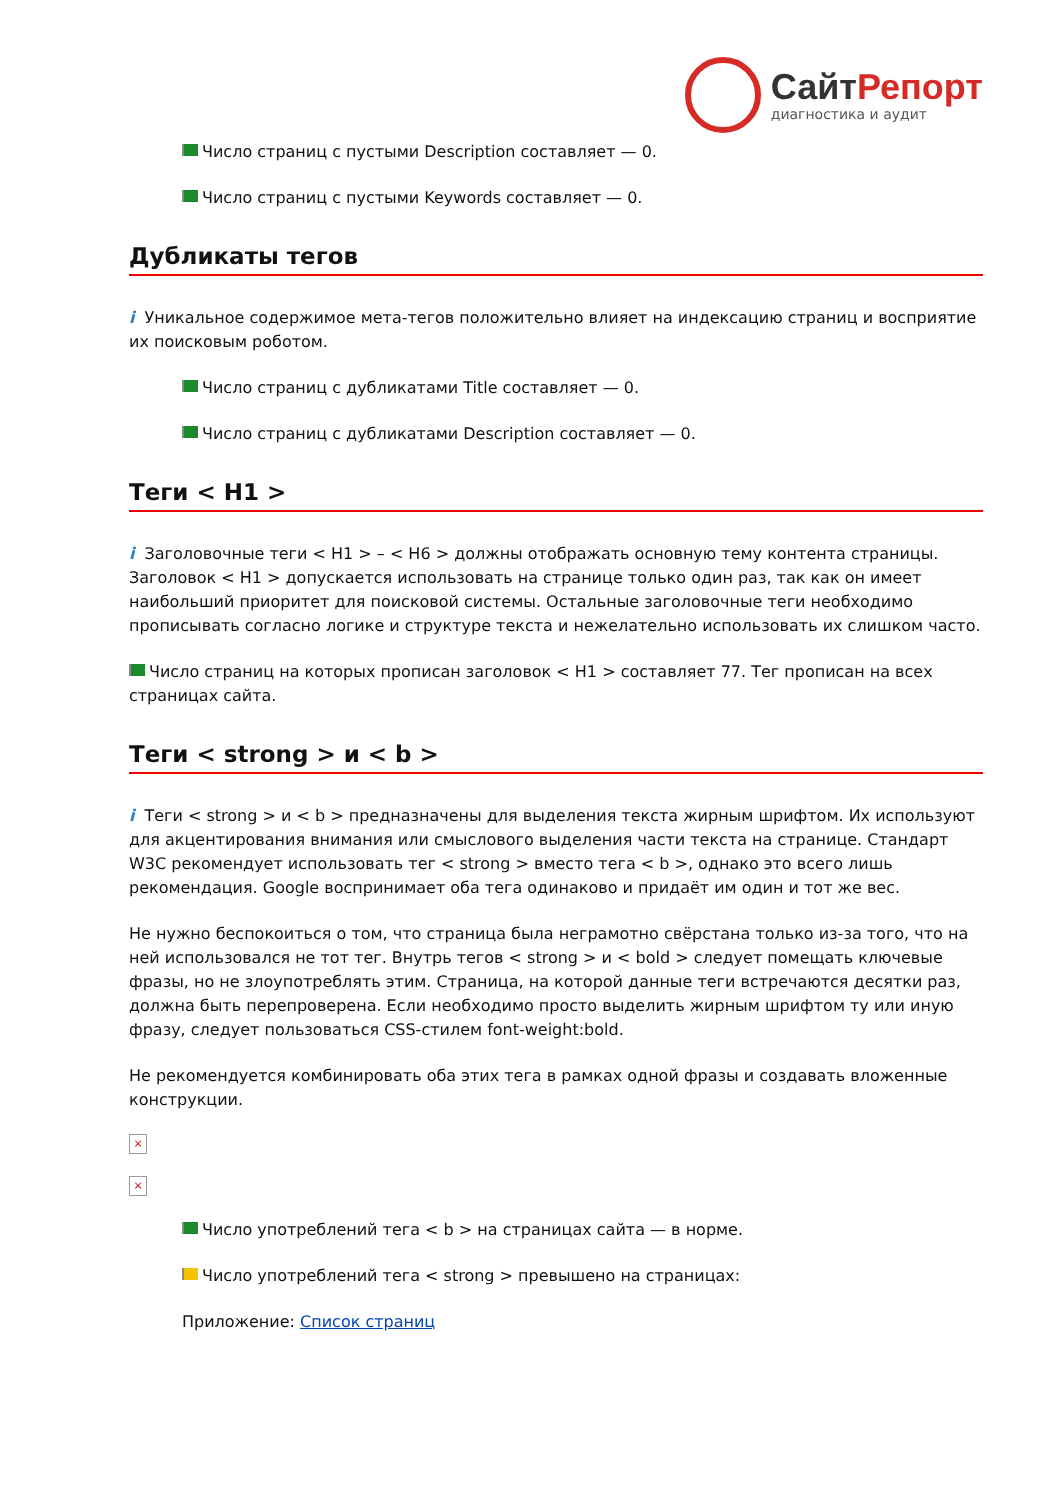СайтРепорт
диагностика и аудит
Число страниц с пустыми Description составляет — 0.
Число страниц с пустыми Keywords составляет — 0.
Дубликаты тегов
i Уникальное содержимое мета-тегов положительно влияет на индексацию страниц и восприятие их поисковым роботом.
Число страниц с дубликатами Title составляет — 0.
Число страниц с дубликатами Description составляет — 0.
Теги < H1 >
i Заголовочные теги < H1 > – < H6 > должны отображать основную тему контента страницы. Заголовок < H1 > допускается использовать на странице только один раз, так как он имеет наибольший приоритет для поисковой системы. Остальные заголовочные теги необходимо прописывать согласно логике и структуре текста и нежелательно использовать их слишком часто.
Число страниц на которых прописан заголовок < H1 > составляет 77. Тег прописан на всех страницах сайта.
Теги < strong > и < b >
i Теги < strong > и < b > предназначены для выделения текста жирным шрифтом. Их используют для акцентирования внимания или смыслового выделения части текста на странице. Стандарт W3C рекомендует использовать тег < strong > вместо тега < b >, однако это всего лишь рекомендация. Google воспринимает оба тега одинаково и придаёт им один и тот же вес.
Не нужно беспокоиться о том, что страница была неграмотно свёрстана только из-за того, что на ней использовался не тот тег. Внутрь тегов < strong > и < bold > следует помещать ключевые фразы, но не злоупотреблять этим. Страница, на которой данные теги встречаются десятки раз, должна быть перепроверена. Если необходимо просто выделить жирным шрифтом ту или иную фразу, следует пользоваться CSS-стилем font-weight:bold.
Не рекомендуется комбинировать оба этих тега в рамках одной фразы и создавать вложенные конструкции.
×
×
Число употреблений тега < b > на страницах сайта — в норме.
Число употреблений тега < strong > превышено на страницах:
Приложение: Список страниц